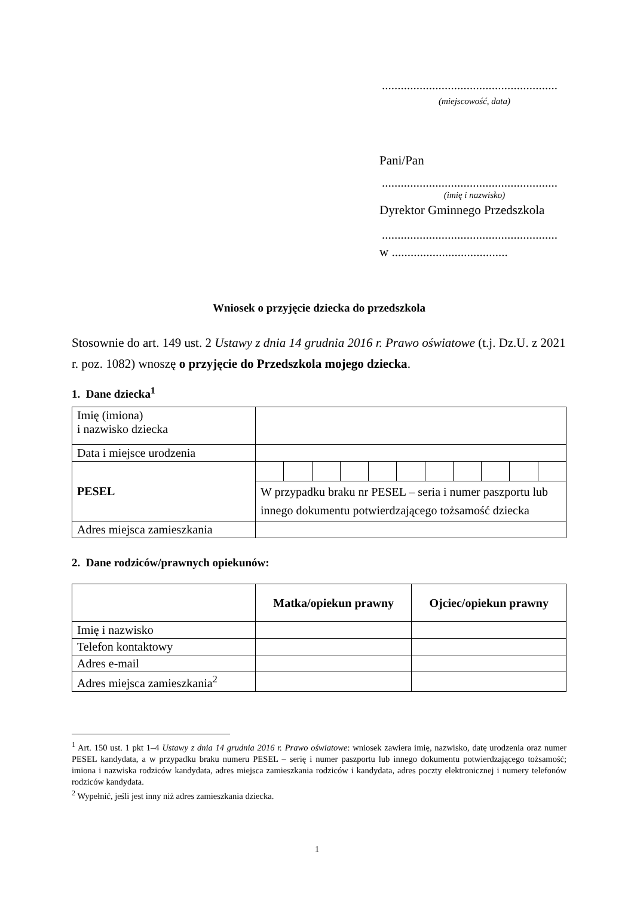........................................................
(miejscowość, data)
Pani/Pan
........................................................
(imię i nazwisko)
Dyrektor Gminnego Przedszkola
........................................................
w .....................................
Wniosek o przyjęcie dziecka do przedszkola
Stosownie do art. 149 ust. 2 Ustawy z dnia 14 grudnia 2016 r. Prawo oświatowe (t.j. Dz.U. z 2021 r. poz. 1082) wnoszę o przyjęcie do Przedszkola mojego dziecka.
1. Dane dziecka<sup>1</sup>
| Imię (imiona) i nazwisko dziecka | | | | | | | | | | | |
| Data i miejsce urodzenia | | | | | | | | | | | |
| PESEL | | | | | | | | | | | |
| | W przypadku braku nr PESEL – seria i numer paszportu lub innego dokumentu potwierdzającego tożsamość dziecka | | | | | | | | | | |
| Adres miejsca zamieszkania | | | | | | | | | | | |
2. Dane rodziców/prawnych opiekunów:
| | Matka/opiekun prawny | Ojciec/opiekun prawny |
| --- | --- | --- |
| Imię i nazwisko | | |
| Telefon kontaktowy | | |
| Adres e-mail | | |
| Adres miejsca zamieszkania<sup>2</sup> | | |
<sup>1</sup> Art. 150 ust. 1 pkt 1–4 Ustawy z dnia 14 grudnia 2016 r. Prawo oświatowe: wniosek zawiera imię, nazwisko, datę urodzenia oraz numer PESEL kandydata, a w przypadku braku numeru PESEL – serię i numer paszportu lub innego dokumentu potwierdzającego tożsamość; imiona i nazwiska rodziców kandydata, adres miejsca zamieszkania rodziców i kandydata, adres poczty elektronicznej i numery telefonów rodziców kandydata.
<sup>2</sup> Wypełnić, jeśli jest inny niż adres zamieszkania dziecka.
1